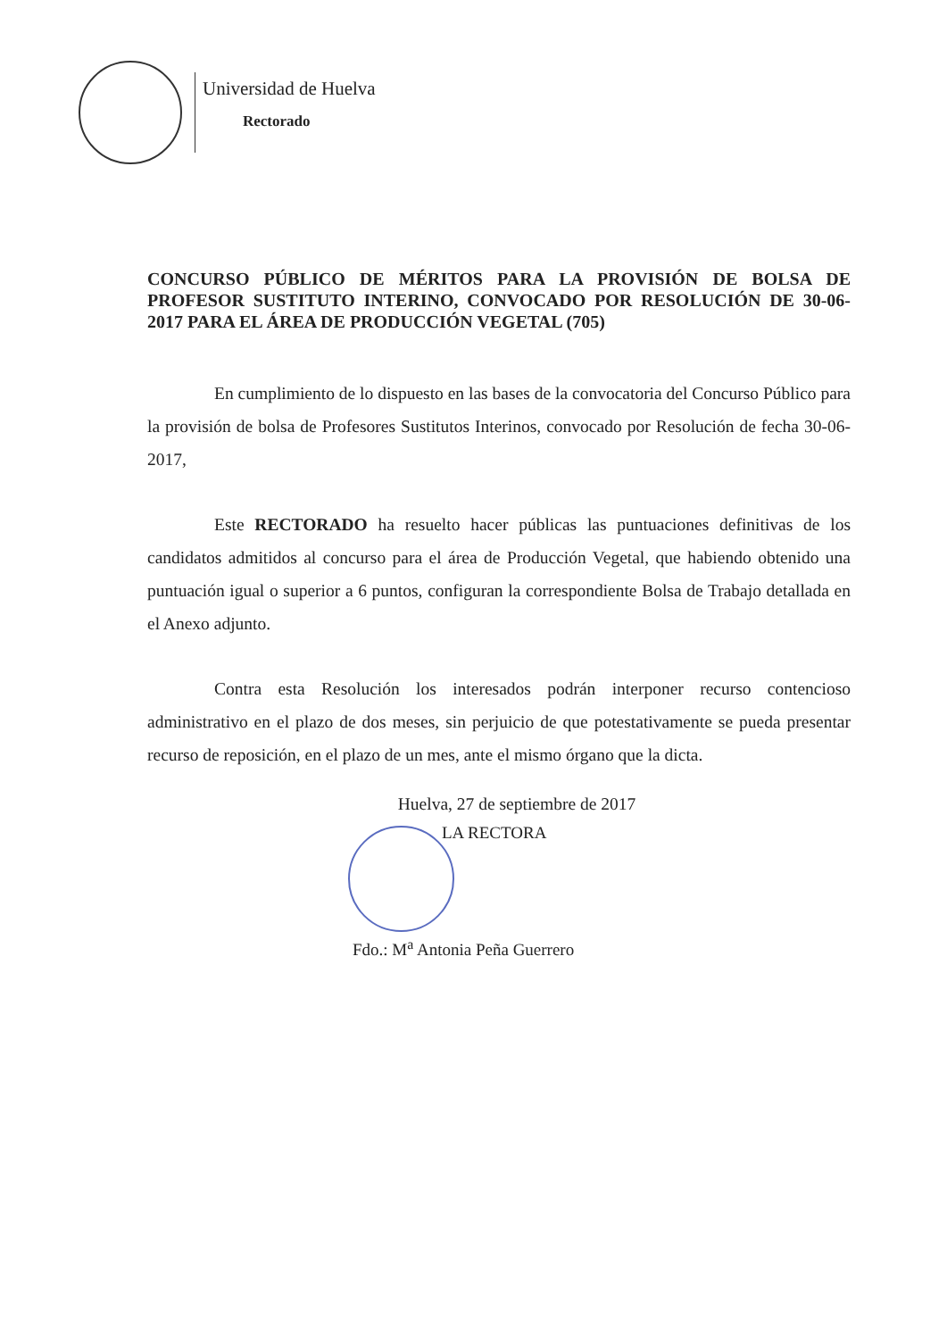Universidad de Huelva
Rectorado
CONCURSO PÚBLICO DE MÉRITOS PARA LA PROVISIÓN DE BOLSA DE PROFESOR SUSTITUTO INTERINO, CONVOCADO POR RESOLUCIÓN DE 30-06-2017 PARA EL ÁREA DE PRODUCCIÓN VEGETAL (705)
En cumplimiento de lo dispuesto en las bases de la convocatoria del Concurso Público para la provisión de bolsa de Profesores Sustitutos Interinos, convocado por Resolución de fecha 30-06-2017,
Este RECTORADO ha resuelto hacer públicas las puntuaciones definitivas de los candidatos admitidos al concurso para el área de Producción Vegetal, que habiendo obtenido una puntuación igual o superior a 6 puntos, configuran la correspondiente Bolsa de Trabajo detallada en el Anexo adjunto.
Contra esta Resolución los interesados podrán interponer recurso contencioso administrativo en el plazo de dos meses, sin perjuicio de que potestativamente se pueda presentar recurso de reposición, en el plazo de un mes, ante el mismo órgano que la dicta.
Huelva, 27 de septiembre de 2017
LA RECTORA
Fdo.: M<sup>a</sup> Antonia Peña Guerrero